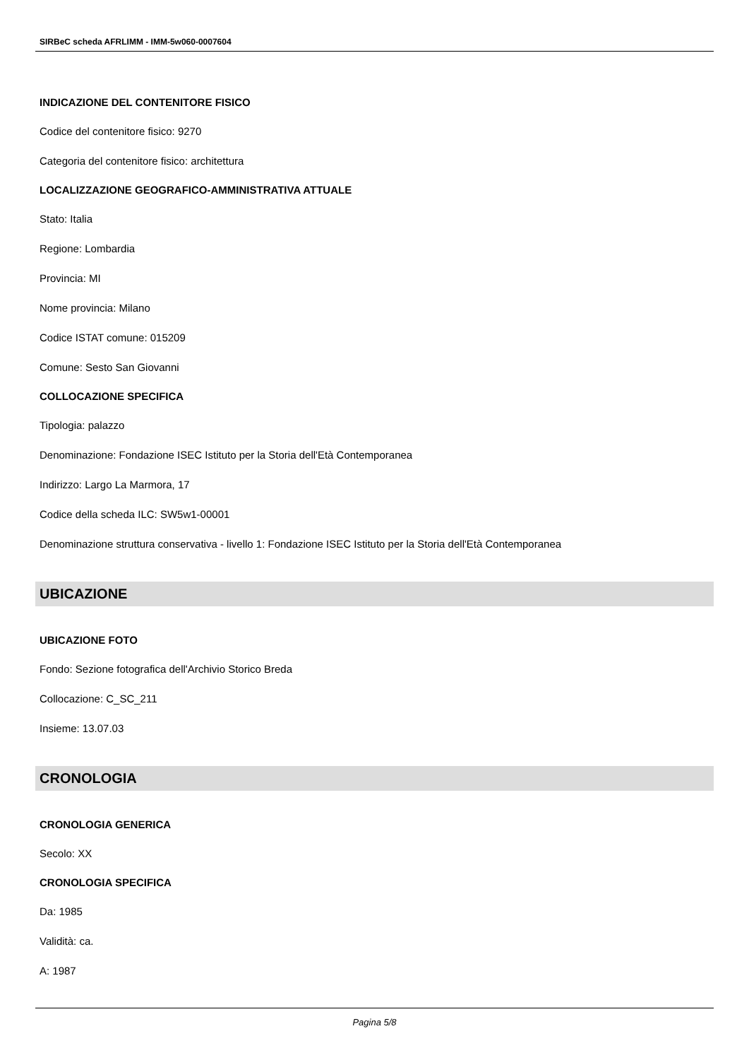SIRBeC scheda AFRLIMM - IMM-5w060-0007604
INDICAZIONE DEL CONTENITORE FISICO
Codice del contenitore fisico: 9270
Categoria del contenitore fisico: architettura
LOCALIZZAZIONE GEOGRAFICO-AMMINISTRATIVA ATTUALE
Stato: Italia
Regione: Lombardia
Provincia: MI
Nome provincia: Milano
Codice ISTAT comune: 015209
Comune: Sesto San Giovanni
COLLOCAZIONE SPECIFICA
Tipologia: palazzo
Denominazione: Fondazione ISEC Istituto per la Storia dell'Età Contemporanea
Indirizzo: Largo La Marmora, 17
Codice della scheda ILC: SW5w1-00001
Denominazione struttura conservativa - livello 1: Fondazione ISEC Istituto per la Storia dell'Età Contemporanea
UBICAZIONE
UBICAZIONE FOTO
Fondo: Sezione fotografica dell'Archivio Storico Breda
Collocazione: C_SC_211
Insieme: 13.07.03
CRONOLOGIA
CRONOLOGIA GENERICA
Secolo: XX
CRONOLOGIA SPECIFICA
Da: 1985
Validità: ca.
A: 1987
Pagina 5/8